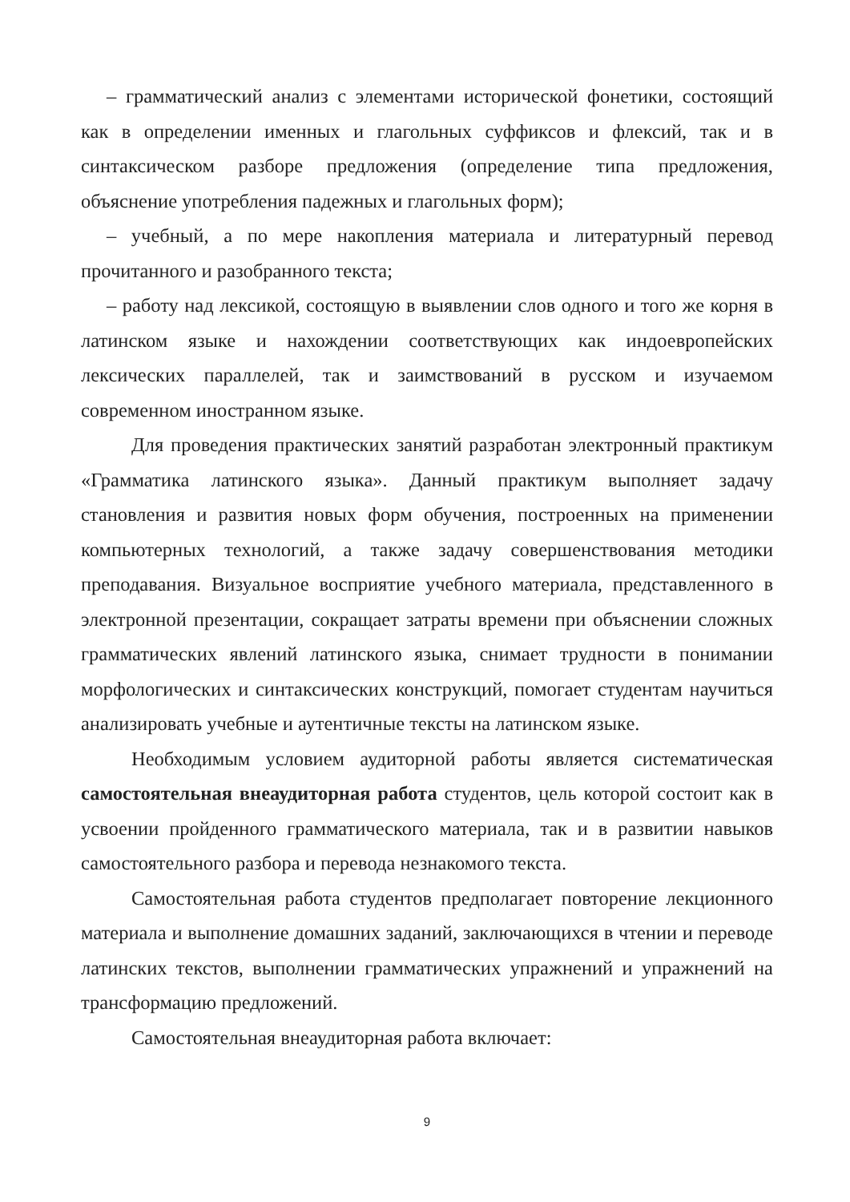– грамматический анализ с элементами исторической фонетики, состоящий как в определении именных и глагольных суффиксов и флексий, так и в синтаксическом разборе предложения (определение типа предложения, объяснение употребления падежных и глагольных форм);
– учебный, а по мере накопления материала и литературный перевод прочитанного и разобранного текста;
– работу над лексикой, состоящую в выявлении слов одного и того же корня в латинском языке и нахождении соответствующих как индоевропейских лексических параллелей, так и заимствований в русском и изучаемом современном иностранном языке.
Для проведения практических занятий разработан электронный практикум «Грамматика латинского языка». Данный практикум выполняет задачу становления и развития новых форм обучения, построенных на применении компьютерных технологий, а также задачу совершенствования методики преподавания. Визуальное восприятие учебного материала, представленного в электронной презентации, сокращает затраты времени при объяснении сложных грамматических явлений латинского языка, снимает трудности в понимании морфологических и синтаксических конструкций, помогает студентам научиться анализировать учебные и аутентичные тексты на латинском языке.
Необходимым условием аудиторной работы является систематическая самостоятельная внеаудиторная работа студентов, цель которой состоит как в усвоении пройденного грамматического материала, так и в развитии навыков самостоятельного разбора и перевода незнакомого текста.
Самостоятельная работа студентов предполагает повторение лекционного материала и выполнение домашних заданий, заключающихся в чтении и переводе латинских текстов, выполнении грамматических упражнений и упражнений на трансформацию предложений.
Самостоятельная внеаудиторная работа включает:
9